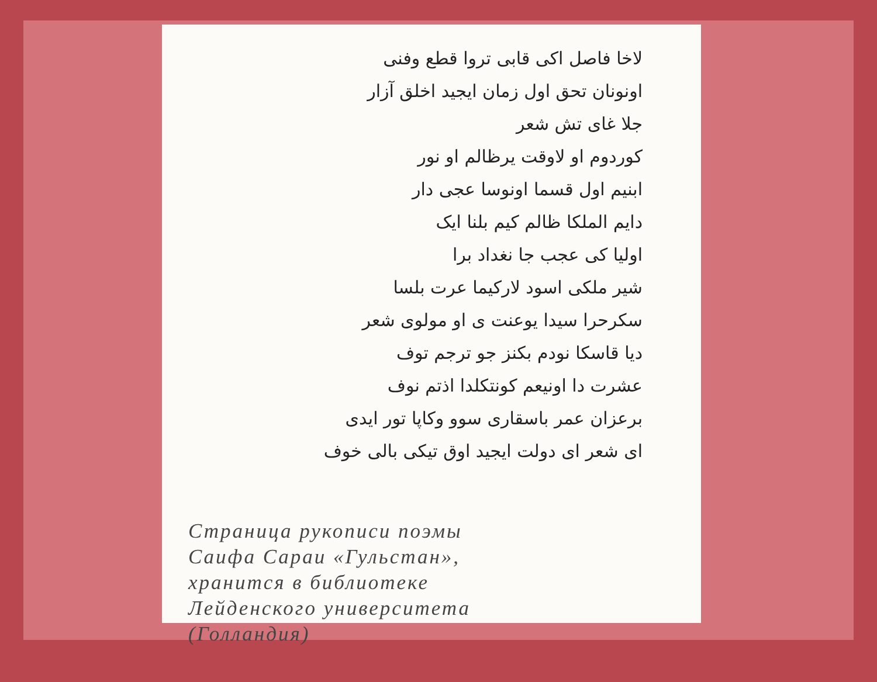لاخا فاصل اکی قابی تروا قطع وفنی
اونونان تحق اول زمان ایجید اخلق آزار
جلا غای تش شعر
کوردوم او لاوقت یرظالم او نور
ابنیم اول قسما اونوسا عجی دار
دایم الملکا ظالم کیم بلنا ایک
اولیا کی عجب جا نغداد برا
شیر ملکی اسود لارکیما عرت بلسا
سکرحرا سیدا یوعنت ی او مولوی شعر
دیا قاسکا نودم بکنز جو ترجم توف
عشرت دا اونیعم کونتکلدا اذتم نوف
برعزان عمر باسقاری سوو وکاپا تور ایدی
ای شعر ای دولت ایجید اوق تیکی بالی خوف
Страница рукописи поэмы
Саифа Сараи «Гульстан»,
хранится в библиотеке
Лейденского университета
(Голландия)